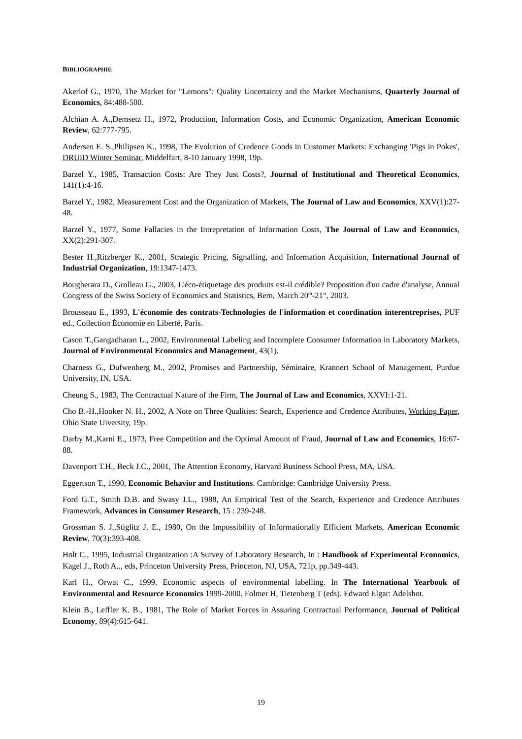BIBLIOGRAPHIE
Akerlof G., 1970, The Market for "Lemons": Quality Uncertainty and the Market Mechanisms, Quarterly Journal of Economics, 84:488-500.
Alchian A. A.,Demsetz H., 1972, Production, Information Costs, and Economic Organization, American Economic Review, 62:777-795.
Andersen E. S.,Philipsen K., 1998, The Evolution of Credence Goods in Customer Markets: Exchanging 'Pigs in Pokes', DRUID Winter Seminar, Middelfart, 8-10 January 1998, 19p.
Barzel Y., 1985, Transaction Costs: Are They Just Costs?, Journal of Institutional and Theoretical Economics, 141(1):4-16.
Barzel Y., 1982, Measurement Cost and the Organization of Markets, The Journal of Law and Economics, XXV(1):27-48.
Barzel Y., 1977, Some Fallacies in the Intrepretation of Information Costs, The Journal of Law and Economics, XX(2):291-307.
Bester H.,Ritzberger K., 2001, Strategic Pricing, Signalling, and Information Acquisition, International Journal of Industrial Organization, 19:1347-1473.
Bougherara D., Grolleau G., 2003, L'éco-étiquetage des produits est-il crédible? Proposition d'un cadre d'analyse, Annual Congress of the Swiss Society of Economics and Statistics, Bern, March 20<sup>th</sup>-21<sup>st</sup>, 2003.
Brousseau E., 1993, L'économie des contrats-Technologies de l'information et coordination interentreprises, PUF ed., Collection Économie en Liberté, Paris.
Cason T.,Gangadharan L., 2002, Environmental Labeling and Incomplete Consumer Information in Laboratory Markets, Journal of Environmental Economics and Management, 43(1).
Charness G., Dufwenberg M., 2002, Promises and Partnership, Séminaire, Krannert School of Management, Purdue University, IN, USA.
Cheung S., 1983, The Contractual Nature of the Firm, The Journal of Law and Economics, XXVI:1-21.
Cho B.-H.,Hooker N. H., 2002, A Note on Three Qualities: Search, Experience and Credence Attributes, Working Paper, Ohio State Uiversity, 19p.
Darby M.,Karni E., 1973, Free Competition and the Optimal Amount of Fraud, Journal of Law and Economics, 16:67-88.
Davenport T.H., Beck J.C., 2001, The Attention Economy, Harvard Business School Press, MA, USA.
Eggertson T., 1990, Economic Behavior and Institutions. Cambridge: Cambridge University Press.
Ford G.T., Smith D.B. and Swasy J.L., 1988, An Empirical Test of the Search, Experience and Credence Attributes Framework, Advances in Consumer Research, 15 : 239-248.
Grossman S. J.,Stiglitz J. E., 1980, On the Impossibility of Informationally Efficient Markets, American Economic Review, 70(3):393-408.
Holt C., 1995, Industrial Organization :A Survey of Laboratory Research, In : Handbook of Experimental Economics, Kagel J., Roth A.., eds, Princeton University Press, Princeton, NJ, USA, 721p, pp.349-443.
Karl H., Orwat C., 1999. Economic aspects of environmental labelling. In The International Yearbook of Environmental and Resource Economics 1999-2000. Folmer H, Tietenberg T (eds). Edward Elgar: Adelshot.
Klein B., Leffler K. B., 1981, The Role of Market Forces in Assuring Contractual Performance, Journal of Political Economy, 89(4):615-641.
19